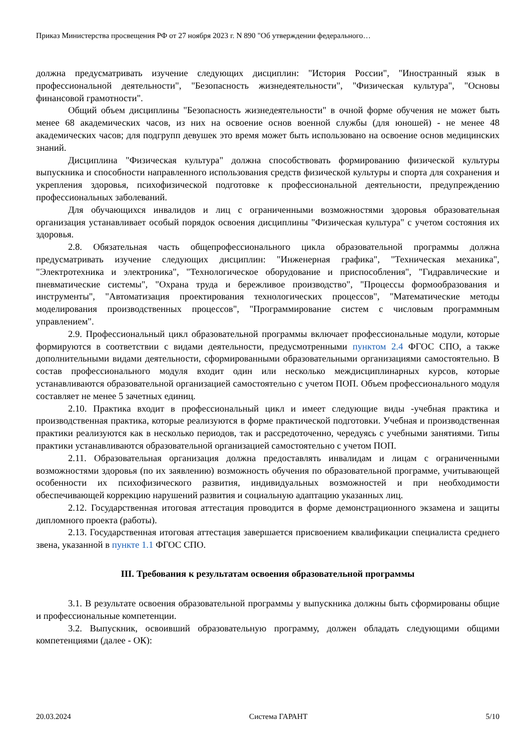Приказ Министерства просвещения РФ от 27 ноября 2023 г. N 890 "Об утверждении федерального…
должна предусматривать изучение следующих дисциплин: "История России", "Иностранный язык в профессиональной деятельности", "Безопасность жизнедеятельности", "Физическая культура", "Основы финансовой грамотности".
Общий объем дисциплины "Безопасность жизнедеятельности" в очной форме обучения не может быть менее 68 академических часов, из них на освоение основ военной службы (для юношей) - не менее 48 академических часов; для подгрупп девушек это время может быть использовано на освоение основ медицинских знаний.
Дисциплина "Физическая культура" должна способствовать формированию физической культуры выпускника и способности направленного использования средств физической культуры и спорта для сохранения и укрепления здоровья, психофизической подготовке к профессиональной деятельности, предупреждению профессиональных заболеваний.
Для обучающихся инвалидов и лиц с ограниченными возможностями здоровья образовательная организация устанавливает особый порядок освоения дисциплины "Физическая культура" с учетом состояния их здоровья.
2.8. Обязательная часть общепрофессионального цикла образовательной программы должна предусматривать изучение следующих дисциплин: "Инженерная графика", "Техническая механика", "Электротехника и электроника", "Технологическое оборудование и приспособления", "Гидравлические и пневматические системы", "Охрана труда и бережливое производство", "Процессы формообразования и инструменты", "Автоматизация проектирования технологических процессов", "Математические методы моделирования производственных процессов", "Программирование систем с числовым программным управлением".
2.9. Профессиональный цикл образовательной программы включает профессиональные модули, которые формируются в соответствии с видами деятельности, предусмотренными пунктом 2.4 ФГОС СПО, а также дополнительными видами деятельности, сформированными образовательными организациями самостоятельно. В состав профессионального модуля входит один или несколько междисциплинарных курсов, которые устанавливаются образовательной организацией самостоятельно с учетом ПОП. Объем профессионального модуля составляет не менее 5 зачетных единиц.
2.10. Практика входит в профессиональный цикл и имеет следующие виды -учебная практика и производственная практика, которые реализуются в форме практической подготовки. Учебная и производственная практики реализуются как в несколько периодов, так и рассредоточенно, чередуясь с учебными занятиями. Типы практики устанавливаются образовательной организацией самостоятельно с учетом ПОП.
2.11. Образовательная организация должна предоставлять инвалидам и лицам с ограниченными возможностями здоровья (по их заявлению) возможность обучения по образовательной программе, учитывающей особенности их психофизического развития, индивидуальных возможностей и при необходимости обеспечивающей коррекцию нарушений развития и социальную адаптацию указанных лиц.
2.12. Государственная итоговая аттестация проводится в форме демонстрационного экзамена и защиты дипломного проекта (работы).
2.13. Государственная итоговая аттестация завершается присвоением квалификации специалиста среднего звена, указанной в пункте 1.1 ФГОС СПО.
III. Требования к результатам освоения образовательной программы
3.1. В результате освоения образовательной программы у выпускника должны быть сформированы общие и профессиональные компетенции.
3.2. Выпускник, освоивший образовательную программу, должен обладать следующими общими компетенциями (далее - ОК):
20.03.2024 Система ГАРАНТ 5/10